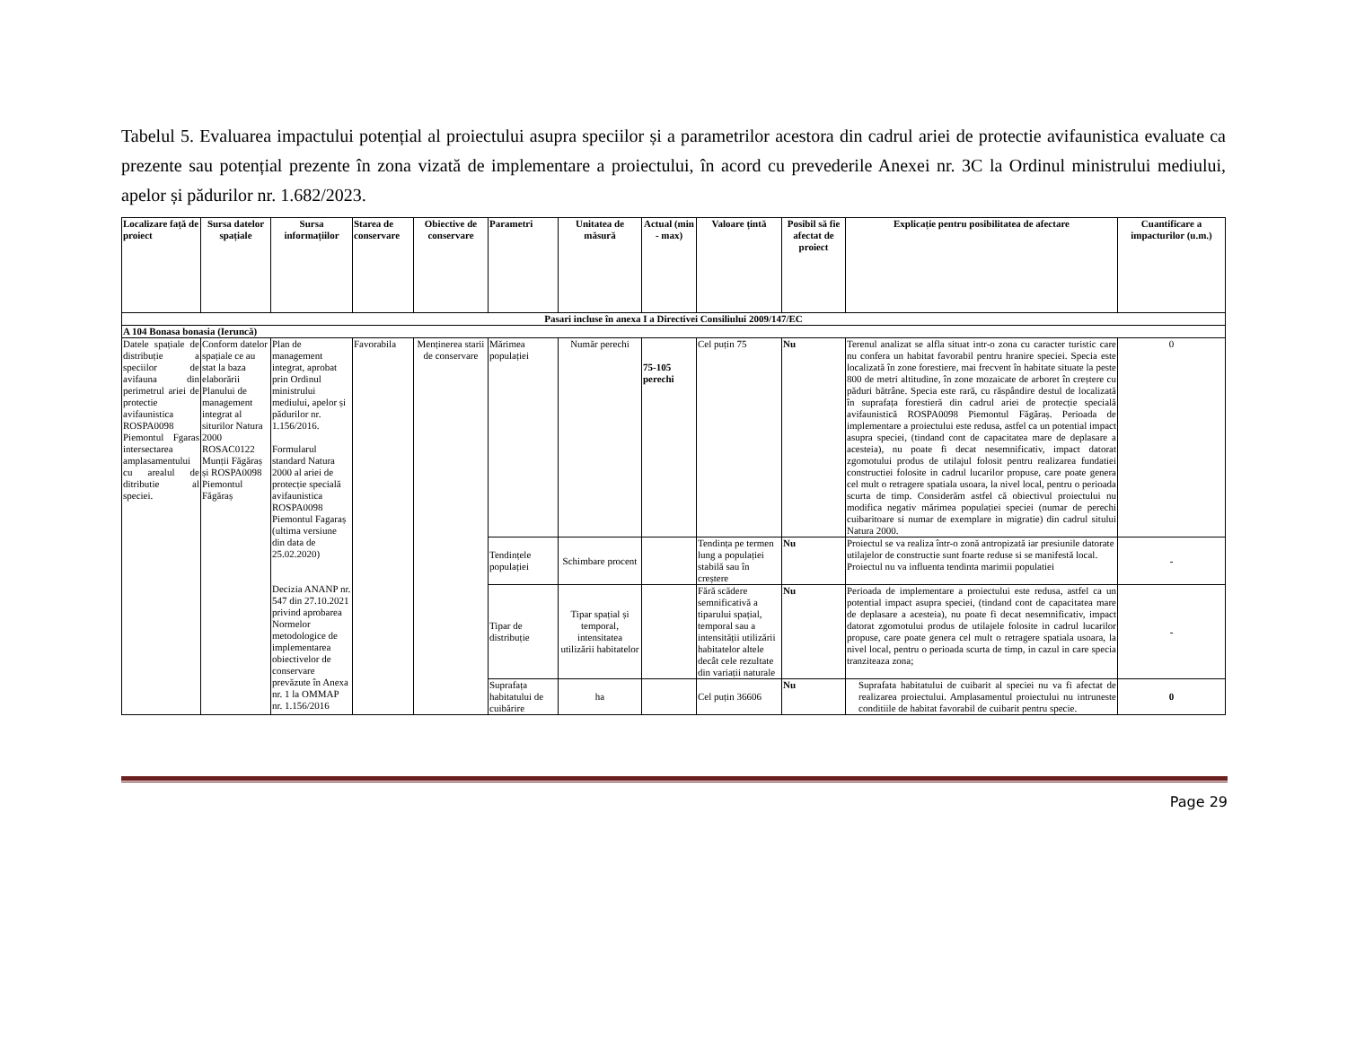Tabelul 5. Evaluarea impactului potențial al proiectului asupra speciilor și a parametrilor acestora din cadrul ariei de protectie avifaunistica evaluate ca prezente sau potențial prezente în zona vizată de implementare a proiectului, în acord cu prevederile Anexei nr. 3C la Ordinul ministrului mediului, apelor și pădurilor nr. 1.682/2023.
| Localizare față de proiect | Sursa datelor spațiale | Sursa informațiilor | Starea de conservare | Obiective de conservare | Parametri | Unitatea de măsură | Actual (min - max) | Valoare țintă | Posibil să fie afectat de proiect | Explicație pentru posibilitatea de afectare | Cuantificare a impacturilor (u.m.) |
| --- | --- | --- | --- | --- | --- | --- | --- | --- | --- | --- | --- |
| Pasari incluse în anexa I a Directivei Consiliului 2009/147/EC | | | | | | | | | | | |
| A 104 Bonasa bonasia (Ieruncă) | | | | | | | | | | | |
| Datele spațiale de distribuție a speciilor de avifauna din perimetrul ariei de protectie avifaunistica ROSPA0098 Piemontul Fgaras intersectarea amplasamentului cu arealul de ditributie al speciei. | Conform datelor spațiale ce au stat la baza elaborării Planului de management integrat al siturilor Natura 2000 ROSAC0122 Munții Făgăraș și ROSPA0098 Piemontul Făgăraș | Plan de management integrat, aprobat prin Ordinul ministrului mediului, apelor și pădurilor nr. 1.156/2016. Formularul standard Natura 2000 al ariei de protecție specială avifaunistica ROSPA0098 Piemontul Fagaraș (ultima versiune din data de 25.02.2020) Decizia ANANP nr. 547 din 27.10.2021 privind aprobarea Normelor metodologice de implementarea obiectivelor de conservare prevăzute în Anexa nr. 1 la OMMAP nr. 1.156/2016 | Favorabila | Menținerea starii de conservare | Mărimea populației | Număr perechi | 75-105 perechi | Cel puțin 75 | Nu | Terenul analizat se alfla situat intr-o zona cu caracter turistic care nu confera un habitat favorabil pentru hranire speciei. Specia este localizată în zone forestiere, mai frecvent în habitate situate la peste 800 de metri altitudine, în zone mozaicate de arboret în creștere cu păduri bătrâne. Specia este rară, cu răspândire destul de localizată în suprafața forestieră din cadrul ariei de protecție specială avifaunistică ROSPA0098 Piemontul Făgăraș. Perioada de implementare a proiectului este redusa, astfel ca un potential impact asupra speciei, (tindand cont de capacitatea mare de deplasare a acesteia), nu poate fi decat nesemnificativ, impact datorat zgomotului produs de utilajul folosit pentru realizarea fundatiei constructiei folosite in cadrul lucarilor propuse, care poate genera cel mult o retragere spatiala usoara, la nivel local, pentru o perioada scurta de timp. Considerăm astfel că obiectivul proiectului nu modifica negativ mărimea populației speciei (numar de perechi cuibaritoare si numar de exemplare in migratie) din cadrul sitului Natura 2000. | 0 |
| | | | | | Tendințele populației | Schimbare procent | | Tendința pe termen lung a populației stabilă sau în creștere | Nu | Proiectul se va realiza într-o zonă antropizată iar presiunile datorate utilajelor de constructie sunt foarte reduse si se manifestă local. Proiectul nu va influenta tendinta marimii populatiei | - |
| | | | | | Tipar de distribuție | Tipar spațial și temporal, intensitatea utilizării habitatelor | | Fără scădere semnificativă a tiparului spațial, temporal sau a intensității utilizării habitatelor altele decât cele rezultate din variații naturale | Nu | Perioada de implementare a proiectului este redusa, astfel ca un potential impact asupra speciei, (tindand cont de capacitatea mare de deplasare a acesteia), nu poate fi decat nesemnificativ, impact datorat zgomotului produs de utilajele folosite in cadrul lucarilor propuse, care poate genera cel mult o retragere spatiala usoara, la nivel local, pentru o perioada scurta de timp, in cazul in care specia tranziteaza zona; | - |
| | | | | | Suprafața habitatului de cuibărire | ha | | Cel puțin 36606 | Nu | Suprafata habitatului de cuibarit al speciei nu va fi afectat de realizarea proiectului. Amplasamentul proiectului nu intruneste conditiile de habitat favorabil de cuibarit pentru specie. | 0 |
Page 29